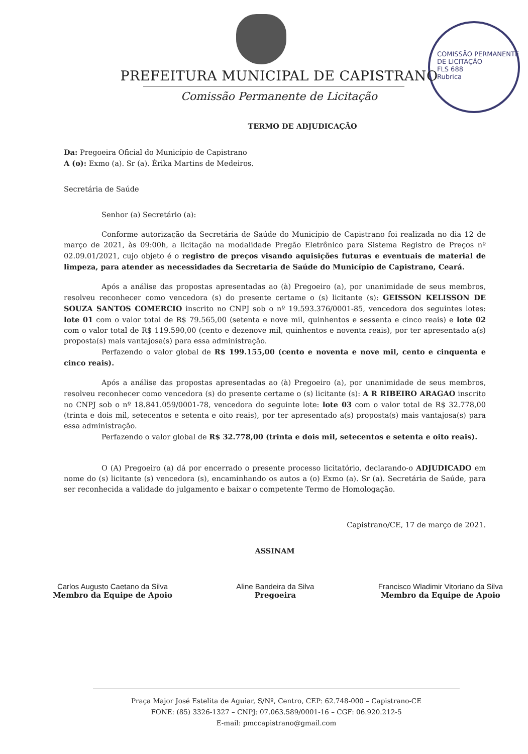COMISSÃO PERMANENTE DE LICITAÇÃO
FLS 688
Rubrica
PREFEITURA MUNICIPAL DE CAPISTRANO
Comissão Permanente de Licitação
TERMO DE ADJUDICAÇÃO
Da: Pregoeira Oficial do Município de Capistrano
A (o): Exmo (a). Sr (a). Érika Martins de Medeiros.
Secretária de Saúde
Senhor (a) Secretário (a):
Conforme autorização da Secretária de Saúde do Município de Capistrano foi realizada no dia 12 de março de 2021, às 09:00h, a licitação na modalidade Pregão Eletrônico para Sistema Registro de Preços nº 02.09.01/2021, cujo objeto é o registro de preços visando aquisições futuras e eventuais de material de limpeza, para atender as necessidades da Secretaria de Saúde do Município de Capistrano, Ceará.
Após a análise das propostas apresentadas ao (à) Pregoeiro (a), por unanimidade de seus membros, resolveu reconhecer como vencedora (s) do presente certame o (s) licitante (s): GEISSON KELISSON DE SOUZA SANTOS COMERCIO inscrito no CNPJ sob o nº 19.593.376/0001-85, vencedora dos seguintes lotes: lote 01 com o valor total de R$ 79.565,00 (setenta e nove mil, quinhentos e sessenta e cinco reais) e lote 02 com o valor total de R$ 119.590,00 (cento e dezenove mil, quinhentos e noventa reais), por ter apresentado a(s) proposta(s) mais vantajosa(s) para essa administração.
Perfazendo o valor global de R$ 199.155,00 (cento e noventa e nove mil, cento e cinquenta e cinco reais).
Após a análise das propostas apresentadas ao (à) Pregoeiro (a), por unanimidade de seus membros, resolveu reconhecer como vencedora (s) do presente certame o (s) licitante (s): A R RIBEIRO ARAGAO inscrito no CNPJ sob o nº 18.841.059/0001-78, vencedora do seguinte lote: lote 03 com o valor total de R$ 32.778,00 (trinta e dois mil, setecentos e setenta e oito reais), por ter apresentado a(s) proposta(s) mais vantajosa(s) para essa administração.
Perfazendo o valor global de R$ 32.778,00 (trinta e dois mil, setecentos e setenta e oito reais).
O (A) Pregoeiro (a) dá por encerrado o presente processo licitatório, declarando-o ADJUDICADO em nome do (s) licitante (s) vencedora (s), encaminhando os autos a (o) Exmo (a). Sr (a). Secretária de Saúde, para ser reconhecida a validade do julgamento e baixar o competente Termo de Homologação.
Capistrano/CE, 17 de março de 2021.
ASSINAM
Carlos Augusto Caetano da Silva
Membro da Equipe de Apoio
Aline Bandeira da Silva
Pregoeira
Francisco Wladimir Vitoriano da Silva
Membro da Equipe de Apoio
Praça Major José Estelita de Aguiar, S/Nº, Centro, CEP: 62.748-000 – Capistrano-CE
FONE: (85) 3326-1327 – CNPJ: 07.063.589/0001-16 – CGF: 06.920.212-5
E-mail: pmccapistrano@gmail.com